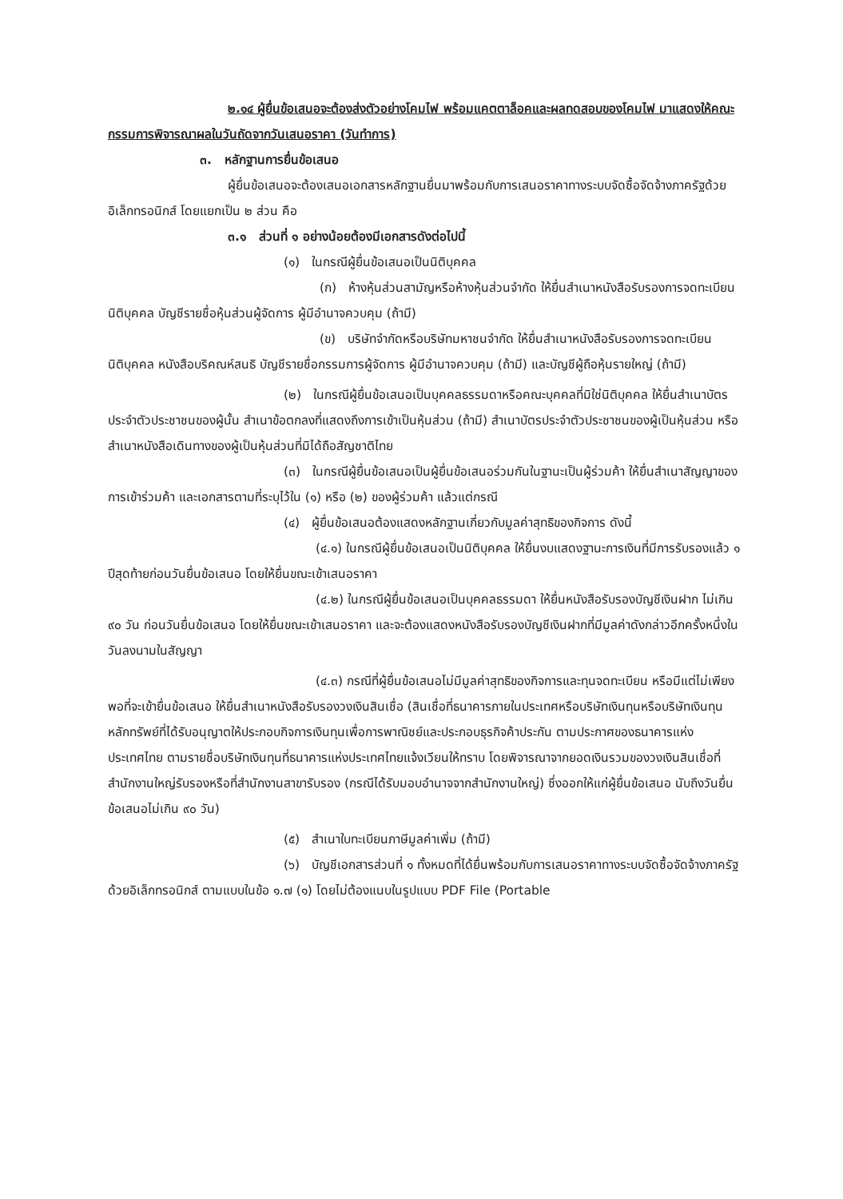๒.๑๔ ผู้ยื่นข้อเสนอจะต้องส่งตัวอย่างโคมไฟ พร้อมแคตตาล็อคและผลทดสอบของโคมไฟ มาแสดงให้คณะกรรมการพิจารณาผลในวันถัดจากวันเสนอราคา (วันทำการ)
๓. หลักฐานการยื่นข้อเสนอ
ผู้ยื่นข้อเสนอจะต้องเสนอเอกสารหลักฐานยื่นมาพร้อมกับการเสนอราคาทางระบบจัดซื้อจัดจ้างภาครัฐด้วยอิเล็กทรอนิกส์ โดยแยกเป็น ๒ ส่วน คือ
๓.๑ ส่วนที่ ๑ อย่างน้อยต้องมีเอกสารดังต่อไปนี้
(๑) ในกรณีผู้ยื่นข้อเสนอเป็นนิติบุคคล
(ก) ห้างหุ้นส่วนสามัญหรือห้างหุ้นส่วนจำกัด ให้ยื่นสำเนาหนังสือรับรองการจดทะเบียนนิติบุคคล บัญชีรายชื่อหุ้นส่วนผู้จัดการ ผู้มีอำนาจควบคุม (ถ้ามี)
(ข) บริษัทจำกัดหรือบริษัทมหาชนจำกัด ให้ยื่นสำเนาหนังสือรับรองการจดทะเบียนนิติบุคคล หนังสือบริคณห์สนธิ บัญชีรายชื่อกรรมการผู้จัดการ ผู้มีอำนาจควบคุม (ถ้ามี) และบัญชีผู้ถือหุ้นรายใหญ่ (ถ้ามี)
(๒) ในกรณีผู้ยื่นข้อเสนอเป็นบุคคลธรรมดาหรือคณะบุคคลที่มิใช่นิติบุคคล ให้ยื่นสำเนาบัตรประจำตัวประชาชนของผู้นั้น สำเนาข้อตกลงที่แสดงถึงการเข้าเป็นหุ้นส่วน (ถ้ามี) สำเนาบัตรประจำตัวประชาชนของผู้เป็นหุ้นส่วน หรือสำเนาหนังสือเดินทางของผู้เป็นหุ้นส่วนที่มิได้ถือสัญชาติไทย
(๓) ในกรณีผู้ยื่นข้อเสนอเป็นผู้ยื่นข้อเสนอร่วมกันในฐานะเป็นผู้ร่วมค้า ให้ยื่นสำเนาสัญญาของการเข้าร่วมค้า และเอกสารตามที่ระบุไว้ใน (๑) หรือ (๒) ของผู้ร่วมค้า แล้วแต่กรณี
(๔) ผู้ยื่นข้อเสนอต้องแสดงหลักฐานเกี่ยวกับมูลค่าสุทธิของกิจการ ดังนี้
(๔.๑) ในกรณีผู้ยื่นข้อเสนอเป็นนิติบุคคล ให้ยื่นงบแสดงฐานะการเงินที่มีการรับรองแล้ว ๑ ปีสุดท้ายก่อนวันยื่นข้อเสนอ โดยให้ยื่นขณะเข้าเสนอราคา
(๔.๒) ในกรณีผู้ยื่นข้อเสนอเป็นบุคคลธรรมดา ให้ยื่นหนังสือรับรองบัญชีเงินฝาก ไม่เกิน ๙๐ วัน ก่อนวันยื่นข้อเสนอ โดยให้ยื่นขณะเข้าเสนอราคา และจะต้องแสดงหนังสือรับรองบัญชีเงินฝากที่มีมูลค่าดังกล่าวอีกครั้งหนึ่งในวันลงนามในสัญญา
(๔.๓) กรณีที่ผู้ยื่นข้อเสนอไม่มีมูลค่าสุทธิของกิจการและทุนจดทะเบียน หรือมีแต่ไม่เพียงพอที่จะเข้ายื่นข้อเสนอ ให้ยื่นสำเนาหนังสือรับรองวงเงินสินเชื่อ (สินเชื่อที่ธนาคารภายในประเทศหรือบริษัทเงินทุนหรือบริษัทเงินทุนหลักทรัพย์ที่ได้รับอนุญาตให้ประกอบกิจการเงินทุนเพื่อการพาณิชย์และประกอบธุรกิจค้าประกัน ตามประกาศของธนาคารแห่งประเทศไทย ตามรายชื่อบริษัทเงินทุนที่ธนาคารแห่งประเทศไทยแจ้งเวียนให้ทราบ โดยพิจารณาจากยอดเงินรวมของวงเงินสินเชื่อที่สำนักงานใหญ่รับรองหรือที่สำนักงานสาขารับรอง (กรณีได้รับมอบอำนาจจากสำนักงานใหญ่) ซึ่งออกให้แก่ผู้ยื่นข้อเสนอ นับถึงวันยื่นข้อเสนอไม่เกิน ๙๐ วัน)
(๕) สำเนาใบทะเบียนภาษีมูลค่าเพิ่ม (ถ้ามี)
(๖) บัญชีเอกสารส่วนที่ ๑ ทั้งหมดที่ได้ยื่นพร้อมกับการเสนอราคาทางระบบจัดซื้อจัดจ้างภาครัฐด้วยอิเล็กทรอนิกส์ ตามแบบในข้อ ๑.๗ (๑) โดยไม่ต้องแนบในรูปแบบ PDF File (Portable